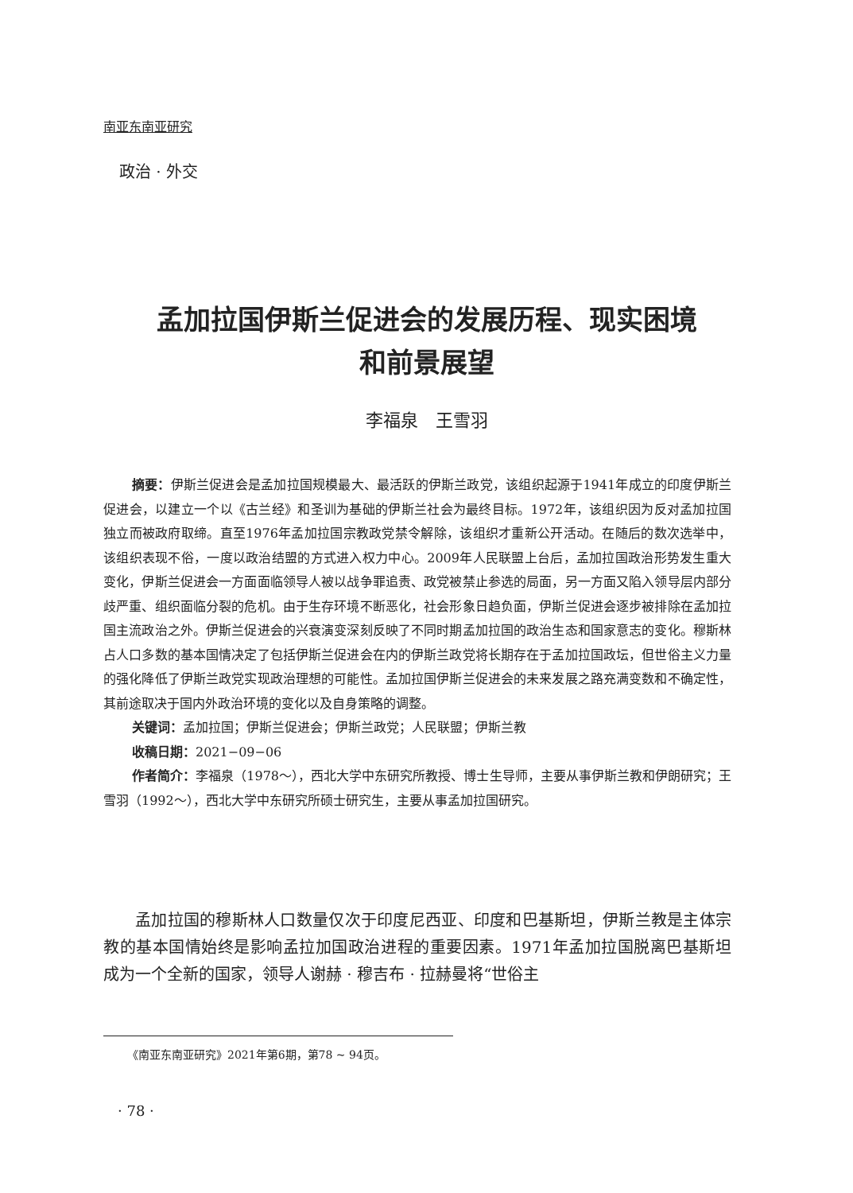南亚东南亚研究
政治 · 外交
孟加拉国伊斯兰促进会的发展历程、现实困境
和前景展望
李福泉　王雪羽
摘要：伊斯兰促进会是孟加拉国规模最大、最活跃的伊斯兰政党，该组织起源于1941年成立的印度伊斯兰促进会，以建立一个以《古兰经》和圣训为基础的伊斯兰社会为最终目标。1972年，该组织因为反对孟加拉国独立而被政府取缔。直至1976年孟加拉国宗教政党禁令解除，该组织才重新公开活动。在随后的数次选举中，该组织表现不俗，一度以政治结盟的方式进入权力中心。2009年人民联盟上台后，孟加拉国政治形势发生重大变化，伊斯兰促进会一方面面临领导人被以战争罪追责、政党被禁止参选的局面，另一方面又陷入领导层内部分歧严重、组织面临分裂的危机。由于生存环境不断恶化，社会形象日趋负面，伊斯兰促进会逐步被排除在孟加拉国主流政治之外。伊斯兰促进会的兴衰演变深刻反映了不同时期孟加拉国的政治生态和国家意志的变化。穆斯林占人口多数的基本国情决定了包括伊斯兰促进会在内的伊斯兰政党将长期存在于孟加拉国政坛，但世俗主义力量的强化降低了伊斯兰政党实现政治理想的可能性。孟加拉国伊斯兰促进会的未来发展之路充满变数和不确定性，其前途取决于国内外政治环境的变化以及自身策略的调整。
关键词：孟加拉国；伊斯兰促进会；伊斯兰政党；人民联盟；伊斯兰教
收稿日期：2021−09−06
作者简介：李福泉（1978～），西北大学中东研究所教授、博士生导师，主要从事伊斯兰教和伊朗研究；王雪羽（1992～），西北大学中东研究所硕士研究生，主要从事孟加拉国研究。
孟加拉国的穆斯林人口数量仅次于印度尼西亚、印度和巴基斯坦，伊斯兰教是主体宗教的基本国情始终是影响孟拉加国政治进程的重要因素。1971年孟加拉国脱离巴基斯坦成为一个全新的国家，领导人谢赫 · 穆吉布 · 拉赫曼将“世俗主
《南亚东南亚研究》2021年第6期，第78 ~ 94页。
· 78 ·